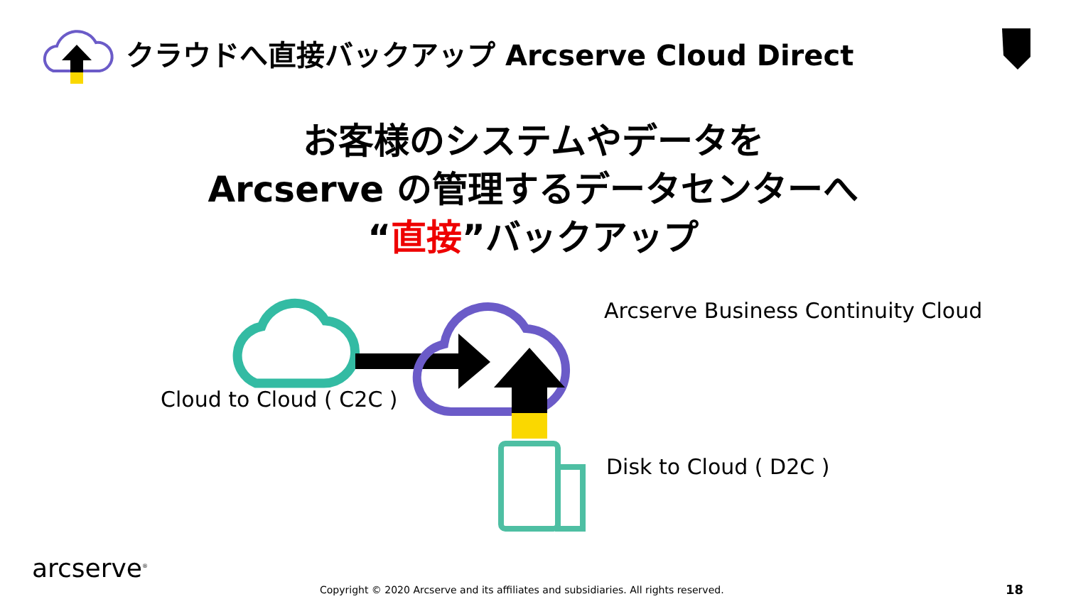クラウドへ直接バックアップ Arcserve Cloud Direct
お客様のシステムやデータを
Arcserve の管理するデータセンターへ
“直接”バックアップ
Arcserve Business Continuity Cloud
Cloud to Cloud ( C2C )
Disk to Cloud ( D2C )
arcserve<sup>®</sup>
Copyright © 2020 Arcserve and its affiliates and subsidiaries. All rights reserved.
18